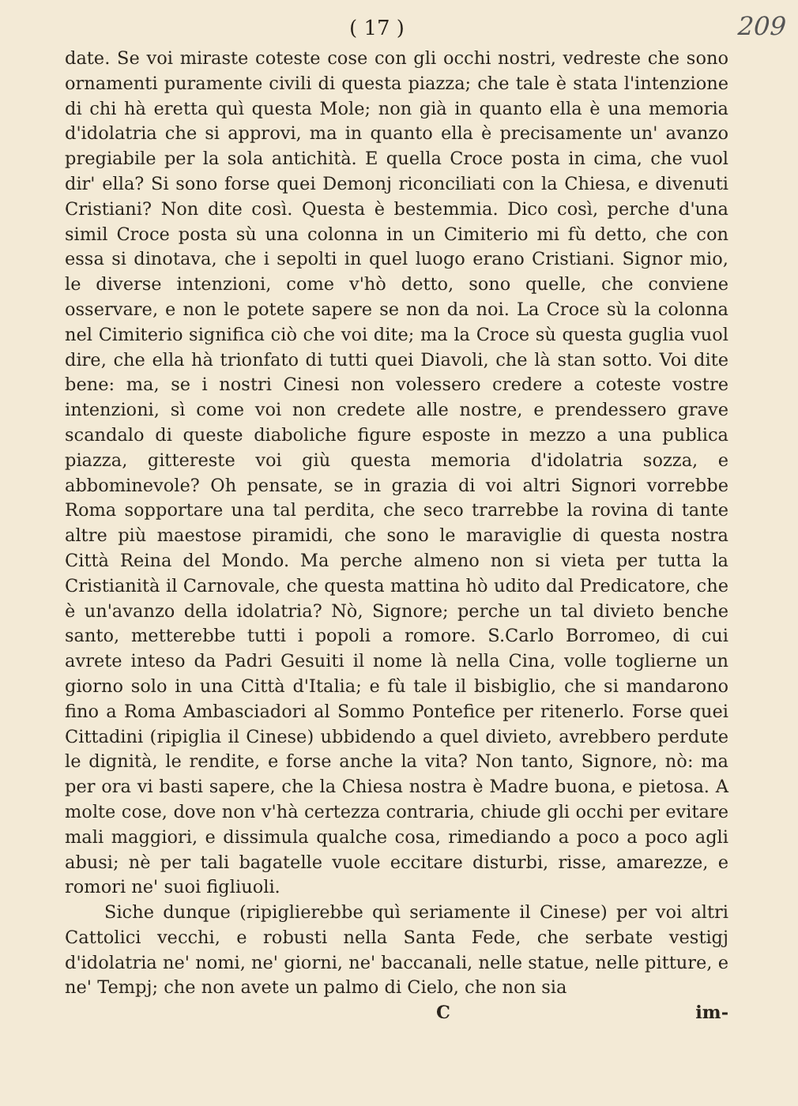( 17 ) 209
date. Se voi miraste coteste cose con gli occhi nostri, vedreste che sono ornamenti puramente civili di questa piazza; che tale è stata l'intenzione di chi hà eretta quì questa Mole; non già in quanto ella è una memoria d'idolatria che si approvi, ma in quanto ella è precisamente un' avanzo pregiabile per la sola antichità. E quella Croce posta in cima, che vuol dir' ella? Si sono forse quei Demonj riconciliati con la Chiesa, e divenuti Cristiani? Non dite così. Questa è bestemmia. Dico così, perche d'una simil Croce posta sù una colonna in un Cimiterio mi fù detto, che con essa si dinotava, che i sepolti in quel luogo erano Cristiani. Signor mio, le diverse intenzioni, come v'hò detto, sono quelle, che conviene osservare, e non le potete sapere se non da noi. La Croce sù la colonna nel Cimiterio significa ciò che voi dite; ma la Croce sù questa guglia vuol dire, che ella hà trionfato di tutti quei Diavoli, che là stan sotto. Voi dite bene: ma, se i nostri Cinesi non volessero credere a coteste vostre intenzioni, sì come voi non credete alle nostre, e prendessero grave scandalo di queste diaboliche figure esposte in mezzo a una publica piazza, gittereste voi giù questa memoria d'idolatria sozza, e abbominevole? Oh pensate, se in grazia di voi altri Signori vorrebbe Roma sopportare una tal perdita, che seco trarrebbe la rovina di tante altre più maestose piramidi, che sono le maraviglie di questa nostra Città Reina del Mondo. Ma perche almeno non si vieta per tutta la Cristianità il Carnovale, che questa mattina hò udito dal Predicatore, che è un'avanzo della idolatria? Nò, Signore; perche un tal divieto benche santo, metterebbe tutti i popoli a romore. S.Carlo Borromeo, di cui avrete inteso da Padri Gesuiti il nome là nella Cina, volle toglierne un giorno solo in una Città d'Italia; e fù tale il bisbiglio, che si mandarono fino a Roma Ambasciadori al Sommo Pontefice per ritenerlo. Forse quei Cittadini (ripiglia il Cinese) ubbidendo a quel divieto, avrebbero perdute le dignità, le rendite, e forse anche la vita? Non tanto, Signore, nò: ma per ora vi basti sapere, che la Chiesa nostra è Madre buona, e pietosa. A molte cose, dove non v'hà certezza contraria, chiude gli occhi per evitare mali maggiori, e dissimula qualche cosa, rimediando a poco a poco agli abusi; nè per tali bagatelle vuole eccitare disturbi, risse, amarezze, e romori ne' suoi figliuoli.
Siche dunque (ripiglierebbe quì seriamente il Cinese) per voi altri Cattolici vecchi, e robusti nella Santa Fede, che serbate vestigj d'idolatria ne' nomi, ne' giorni, ne' baccanali, nelle statue, nelle pitture, e ne' Tempj; che non avete un palmo di Cielo, che non sia
Cim-